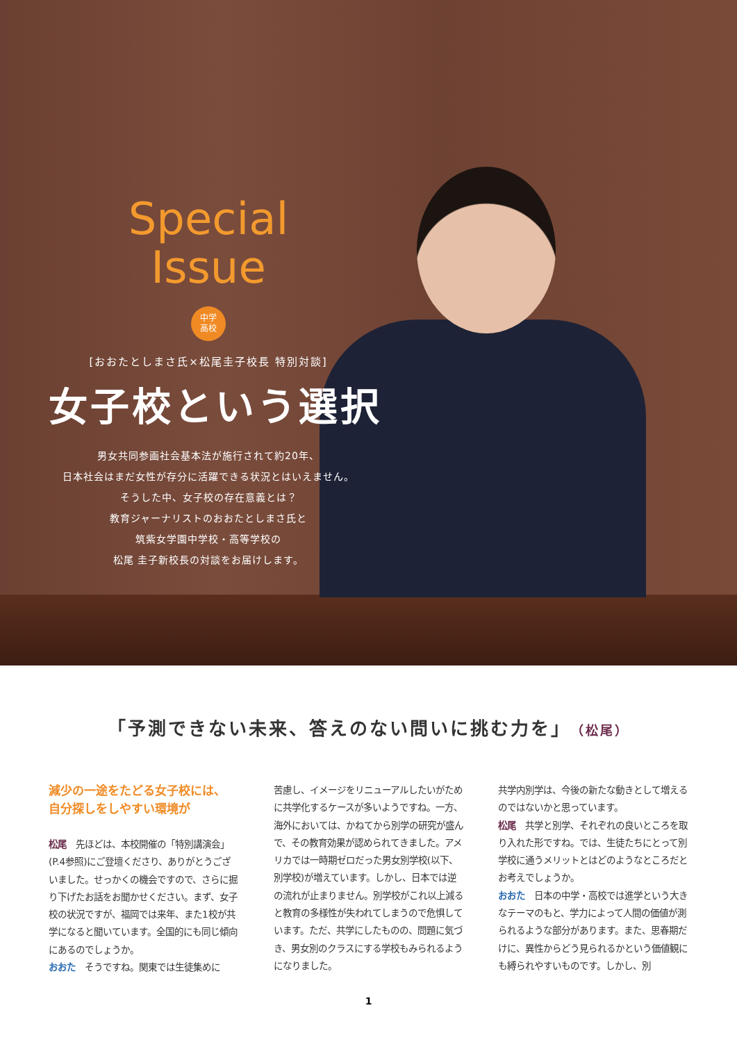Special
Issue
中学
高校
[おおたとしまさ氏×松尾圭子校長 特別対談]
女子校という選択
男女共同参画社会基本法が施行されて約20年、
日本社会はまだ女性が存分に活躍できる状況とはいえません。
そうした中、女子校の存在意義とは？
教育ジャーナリストのおおたとしまさ氏と
筑紫女学園中学校・高等学校の
松尾 圭子新校長の対談をお届けします。
「予測できない未来、答えのない問いに挑む力を」（松尾）
減少の一途をたどる女子校には、
自分探しをしやすい環境が
松尾　先ほどは、本校開催の「特別講演会」(P.4参照)にご登壇くださり、ありがとうございました。せっかくの機会ですので、さらに掘り下げたお話をお聞かせください。まず、女子校の状況ですが、福岡では来年、また1校が共学になると聞いています。全国的にも同じ傾向にあるのでしょうか。
おおた　そうですね。関東では生徒集めに
苦慮し、イメージをリニューアルしたいがために共学化するケースが多いようですね。一方、海外においては、かねてから別学の研究が盛んで、その教育効果が認められてきました。アメリカでは一時期ゼロだった男女別学校(以下、別学校)が増えています。しかし、日本では逆の流れが止まりません。別学校がこれ以上減ると教育の多様性が失われてしまうので危惧しています。ただ、共学にしたものの、問題に気づき、男女別のクラスにする学校もみられるようになりました。
共学内別学は、今後の新たな動きとして増えるのではないかと思っています。
松尾　共学と別学、それぞれの良いところを取り入れた形ですね。では、生徒たちにとって別学校に通うメリットとはどのようなところだとお考えでしょうか。
おおた　日本の中学・高校では進学という大きなテーマのもと、学力によって人間の価値が測られるような部分があります。また、思春期だけに、異性からどう見られるかという価値観にも縛られやすいものです。しかし、別
1